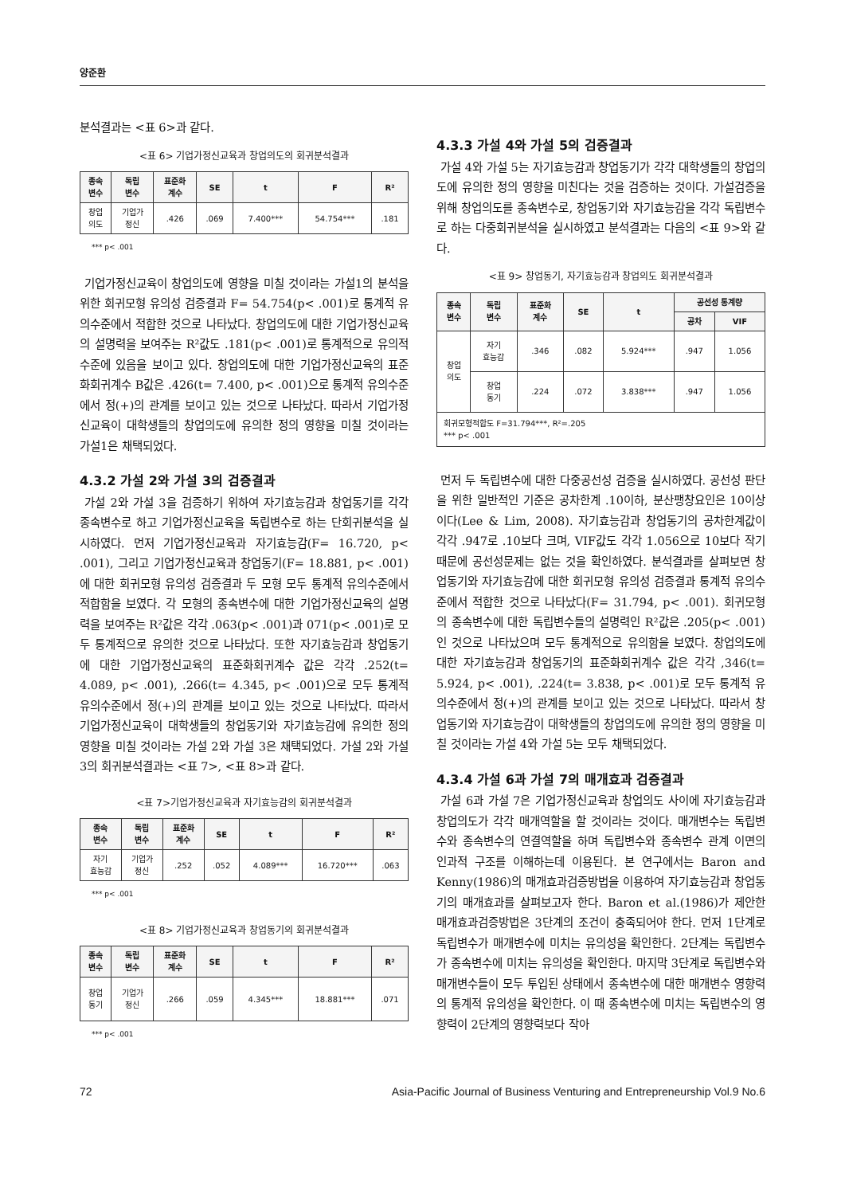양준환
분석결과는 <표 6>과 같다.
<표 6> 기업가정신교육과 창업의도의 회귀분석결과
| 종속 변수 | 독립 변수 | 표준화 계수 | SE | t | F | R² |
| --- | --- | --- | --- | --- | --- | --- |
| 창업 의도 | 기업가 정신 | .426 | .069 | 7.400*** | 54.754*** | .181 |
*** p< .001
기업가정신교육이 창업의도에 영향을 미칠 것이라는 가설1의 분석을 위한 회귀모형 유의성 검증결과 F= 54.754(p< .001)로 통계적 유의수준에서 적합한 것으로 나타났다. 창업의도에 대한 기업가정신교육의 설명력을 보여주는 R²값도 .181(p< .001)로 통계적으로 유의적 수준에 있음을 보이고 있다. 창업의도에 대한 기업가정신교육의 표준화회귀계수 B값은 .426(t= 7.400, p< .001)으로 통계적 유의수준에서 정(+)의 관계를 보이고 있는 것으로 나타났다. 따라서 기업가정신교육이 대학생들의 창업의도에 유의한 정의 영향을 미칠 것이라는 가설1은 채택되었다.
4.3.2 가설 2와 가설 3의 검증결과
가설 2와 가설 3을 검증하기 위하여 자기효능감과 창업동기를 각각 종속변수로 하고 기업가정신교육을 독립변수로 하는 단회귀분석을 실시하였다. 먼저 기업가정신교육과 자기효능감(F= 16.720, p< .001), 그리고 기업가정신교육과 창업동기(F= 18.881, p< .001)에 대한 회귀모형 유의성 검증결과 두 모형 모두 통계적 유의수준에서 적합함을 보였다. 각 모형의 종속변수에 대한 기업가정신교육의 설명력을 보여주는 R²값은 각각 .063(p< .001)과 071(p< .001)로 모두 통계적으로 유의한 것으로 나타났다. 또한 자기효능감과 창업동기에 대한 기업가정신교육의 표준화회귀계수 값은 각각 .252(t= 4.089, p< .001), .266(t= 4.345, p< .001)으로 모두 통계적 유의수준에서 정(+)의 관계를 보이고 있는 것으로 나타났다. 따라서 기업가정신교육이 대학생들의 창업동기와 자기효능감에 유의한 정의 영향을 미칠 것이라는 가설 2와 가설 3은 채택되었다. 가설 2와 가설 3의 회귀분석결과는 <표 7>, <표 8>과 같다.
<표 7>기업가정신교육과 자기효능감의 회귀분석결과
| 종속 변수 | 독립 변수 | 표준화 계수 | SE | t | F | R² |
| --- | --- | --- | --- | --- | --- | --- |
| 자기 효능감 | 기업가 정신 | .252 | .052 | 4.089*** | 16.720*** | .063 |
*** p< .001
<표 8> 기업가정신교육과 창업동기의 회귀분석결과
| 종속 변수 | 독립 변수 | 표준화 계수 | SE | t | F | R² |
| --- | --- | --- | --- | --- | --- | --- |
| 창업 동기 | 기업가 정신 | .266 | .059 | 4.345*** | 18.881*** | .071 |
*** p< .001
4.3.3 가설 4와 가설 5의 검증결과
가설 4와 가설 5는 자기효능감과 창업동기가 각각 대학생들의 창업의도에 유의한 정의 영향을 미친다는 것을 검증하는 것이다. 가설검증을 위해 창업의도를 종속변수로, 창업동기와 자기효능감을 각각 독립변수로 하는 다중회귀분석을 실시하였고 분석결과는 다음의 <표 9>와 같다.
<표 9> 창업동기, 자기효능감과 창업의도 회귀분석결과
| 종속 변수 | 독립 변수 | 표준화 계수 | SE | t | 공선성 통계량 | |
| --- | --- | --- | --- | --- | --- | --- |
| | | | | | 공차 | VIF |
| 창업 의도 | 자기 효능감 | .346 | .082 | 5.924*** | .947 | 1.056 |
| | 창업 동기 | .224 | .072 | 3.838*** | .947 | 1.056 |
| 회귀모형적합도 F=31.794***, R²=.205 *** p< .001 | | | | | | |
먼저 두 독립변수에 대한 다중공선성 검증을 실시하였다. 공선성 판단을 위한 일반적인 기준은 공차한계 .10이하, 분산팽창요인은 10이상이다(Lee & Lim, 2008). 자기효능감과 창업동기의 공차한계값이 각각 .947로 .10보다 크며, VIF값도 각각 1.056으로 10보다 작기 때문에 공선성문제는 없는 것을 확인하였다. 분석결과를 살펴보면 창업동기와 자기효능감에 대한 회귀모형 유의성 검증결과 통계적 유의수준에서 적합한 것으로 나타났다(F= 31.794, p< .001). 회귀모형의 종속변수에 대한 독립변수들의 설명력인 R²값은 .205(p< .001)인 것으로 나타났으며 모두 통계적으로 유의함을 보였다. 창업의도에 대한 자기효능감과 창업동기의 표준화회귀계수 값은 각각 ,346(t= 5.924, p< .001), .224(t= 3.838, p< .001)로 모두 통계적 유의수준에서 정(+)의 관계를 보이고 있는 것으로 나타났다. 따라서 창업동기와 자기효능감이 대학생들의 창업의도에 유의한 정의 영향을 미칠 것이라는 가설 4와 가설 5는 모두 채택되었다.
4.3.4 가설 6과 가설 7의 매개효과 검증결과
가설 6과 가설 7은 기업가정신교육과 창업의도 사이에 자기효능감과 창업의도가 각각 매개역할을 할 것이라는 것이다. 매개변수는 독립변수와 종속변수의 연결역할을 하며 독립변수와 종속변수 관계 이면의 인과적 구조를 이해하는데 이용된다. 본 연구에서는 Baron and Kenny(1986)의 매개효과검증방법을 이용하여 자기효능감과 창업동기의 매개효과를 살펴보고자 한다. Baron et al.(1986)가 제안한 매개효과검증방법은 3단계의 조건이 충족되어야 한다. 먼저 1단계로 독립변수가 매개변수에 미치는 유의성을 확인한다. 2단계는 독립변수가 종속변수에 미치는 유의성을 확인한다. 마지막 3단계로 독립변수와 매개변수들이 모두 투입된 상태에서 종속변수에 대한 매개변수 영향력의 통계적 유의성을 확인한다. 이 때 종속변수에 미치는 독립변수의 영향력이 2단계의 영향력보다 작아
72 Asia-Pacific Journal of Business Venturing and Entrepreneurship Vol.9 No.6